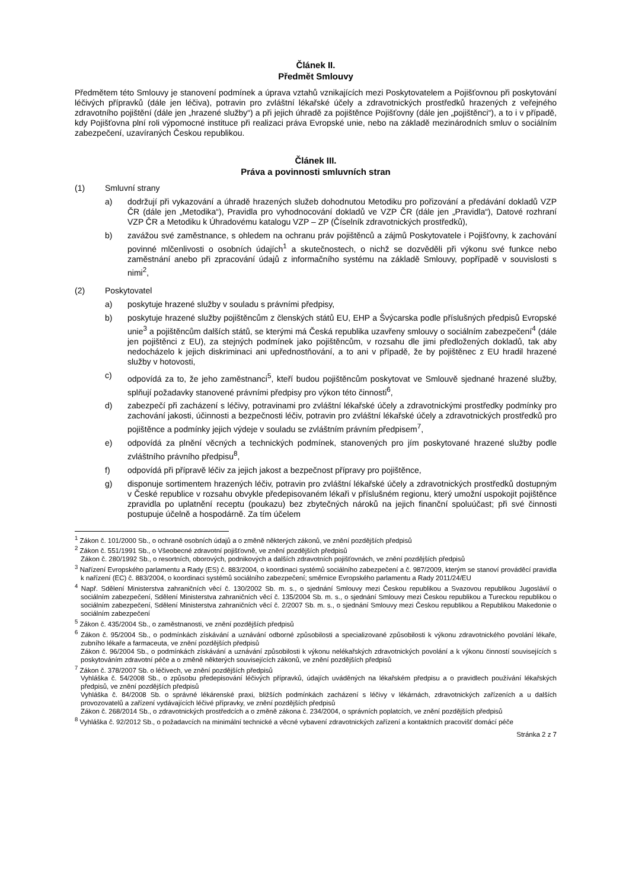Článek II.
Předmět Smlouvy
Předmětem této Smlouvy je stanovení podmínek a úprava vztahů vznikajících mezi Poskytovatelem a Pojišťovnou při poskytování léčivých přípravků (dále jen léčiva), potravin pro zvláštní lékařské účely a zdravotnických prostředků hrazených z veřejného zdravotního pojištění (dále jen „hrazené služby“) a při jejich úhradě za pojištěnce Pojišťovny (dále jen „pojištěnci“), a to i v případě, kdy Pojišťovna plní roli výpomocné instituce při realizaci práva Evropské unie, nebo na základě mezinárodních smluv o sociálním zabezpečení, uzavíraných Českou republikou.
Článek III.
Práva a povinnosti smluvních stran
(1) Smluvní strany
a) dodržují při vykazování a úhradě hrazených služeb dohodnutou Metodiku pro pořizování a předávání dokladů VZP ČR (dále jen „Metodika“), Pravidla pro vyhodnocování dokladů ve VZP ČR (dále jen „Pravidla“), Datové rozhraní VZP ČR a Metodiku k Úhradovému katalogu VZP – ZP (Číselník zdravotnických prostředků),
b) zavážou své zaměstnance, s ohledem na ochranu práv pojištěnců a zájmů Poskytovatele i Pojišťovny, k zachování povinné mlčenlivosti o osobních údajích<sup>1</sup> a skutečnostech, o nichž se dozvěděli při výkonu své funkce nebo zaměstnání anebo při zpracování údajů z informačního systému na základě Smlouvy, popřípadě v souvislosti s nimi<sup>2</sup>,
(2) Poskytovatel
a) poskytuje hrazené služby v souladu s právními předpisy,
b) poskytuje hrazené služby pojištěncům z členských států EU, EHP a Švýcarska podle příslušných předpisů Evropské unie<sup>3</sup> a pojištěncům dalších států, se kterými má Česká republika uzavřeny smlouvy o sociálním zabezpečení<sup>4</sup> (dále jen pojištěnci z EU), za stejných podmínek jako pojištěncům, v rozsahu dle jimi předložených dokladů, tak aby nedocházelo k jejich diskriminaci ani upřednostňování, a to ani v případě, že by pojištěnec z EU hradil hrazené služby v hotovosti,
c) odpovídá za to, že jeho zaměstnanci<sup>5</sup>, kteří budou pojištěncům poskytovat ve Smlouvě sjednané hrazené služby, splňují požadavky stanovené právními předpisy pro výkon této činnosti<sup>6</sup>,
d) zabezpečí při zacházení s léčivy, potravinami pro zvláštní lékařské účely a zdravotnickými prostředky podmínky pro zachování jakosti, účinnosti a bezpečnosti léčiv, potravin pro zvláštní lékařské účely a zdravotnických prostředků pro pojištěnce a podmínky jejich výdeje v souladu se zvláštním právním předpisem<sup>7</sup>,
e) odpovídá za plnění věcných a technických podmínek, stanovených pro jím poskytované hrazené služby podle zvláštního právního předpisu<sup>8</sup>,
f) odpovídá při přípravě léčiv za jejich jakost a bezpečnost přípravy pro pojištěnce,
g) disponuje sortimentem hrazených léčiv, potravin pro zvláštní lékařské účely a zdravotnických prostředků dostupným v České republice v rozsahu obvykle předepisovaném lékaři v příslušném regionu, který umožní uspokojit pojištěnce zpravidla po uplatnění receptu (poukazu) bez zbytečných nároků na jejich finanční spoluúčast; při své činnosti postupuje účelně a hospodárně. Za tím účelem
<sup>1</sup> Zákon č. 101/2000 Sb., o ochraně osobních údajů a o změně některých zákonů, ve znění pozdějších předpisů
<sup>2</sup> Zákon č. 551/1991 Sb., o Všeobecné zdravotní pojišťovně, ve znění pozdějších předpisů
Zákon č. 280/1992 Sb., o resortních, oborových, podnikových a dalších zdravotních pojišťovnách, ve znění pozdějších předpisů
<sup>3</sup> Nařízení Evropského parlamentu a Rady (ES) č. 883/2004, o koordinaci systémů sociálního zabezpečení a č. 987/2009, kterým se stanoví prováděcí pravidla k nařízení (EC) č. 883/2004, o koordinaci systémů sociálního zabezpečení; směrnice Evropského parlamentu a Rady 2011/24/EU
<sup>4</sup> Např. Sdělení Ministerstva zahraničních věcí č. 130/2002 Sb. m. s., o sjednání Smlouvy mezi Českou republikou a Svazovou republikou Jugoslávií o sociálním zabezpečení, Sdělení Ministerstva zahraničních věcí č. 135/2004 Sb. m. s., o sjednání Smlouvy mezi Českou republikou a Tureckou republikou o sociálním zabezpečení, Sdělení Ministerstva zahraničních věcí č. 2/2007 Sb. m. s., o sjednání Smlouvy mezi Českou republikou a Republikou Makedonie o sociálním zabezpečení
<sup>5</sup> Zákon č. 435/2004 Sb., o zaměstnanosti, ve znění pozdějších předpisů
<sup>6</sup> Zákon č. 95/2004 Sb., o podmínkách získávání a uznávání odborné způsobilosti a specializované způsobilosti k výkonu zdravotnického povolání lékaře, zubního lékaře a farmaceuta, ve znění pozdějších předpisů
Zákon č. 96/2004 Sb., o podmínkách získávání a uznávání způsobilosti k výkonu nelékařských zdravotnických povolání a k výkonu činností souvisejících s poskytováním zdravotní péče a o změně některých souvisejících zákonů, ve znění pozdějších předpisů
<sup>7</sup> Zákon č. 378/2007 Sb. o léčivech, ve znění pozdějších předpisů
Vyhláška č. 54/2008 Sb., o způsobu předepisování léčivých přípravků, údajích uváděných na lékařském předpisu a o pravidlech používání lékařských předpisů, ve znění pozdějších předpisů
Vyhláška č. 84/2008 Sb. o správné lékárenské praxi, bližších podmínkách zacházení s léčivy v lékárnách, zdravotnických zařízeních a u dalších provozovatelů a zařízení vydávajících léčivé přípravky, ve znění pozdějších předpisů
Zákon č. 268/2014 Sb., o zdravotnických prostředcích a o změně zákona č. 234/2004, o správních poplatcích, ve znění pozdějších předpisů
<sup>8</sup> Vyhláška č. 92/2012 Sb., o požadavcích na minimální technické a věcné vybavení zdravotnických zařízení a kontaktních pracovišť domácí péče
Stránka 2 z 7